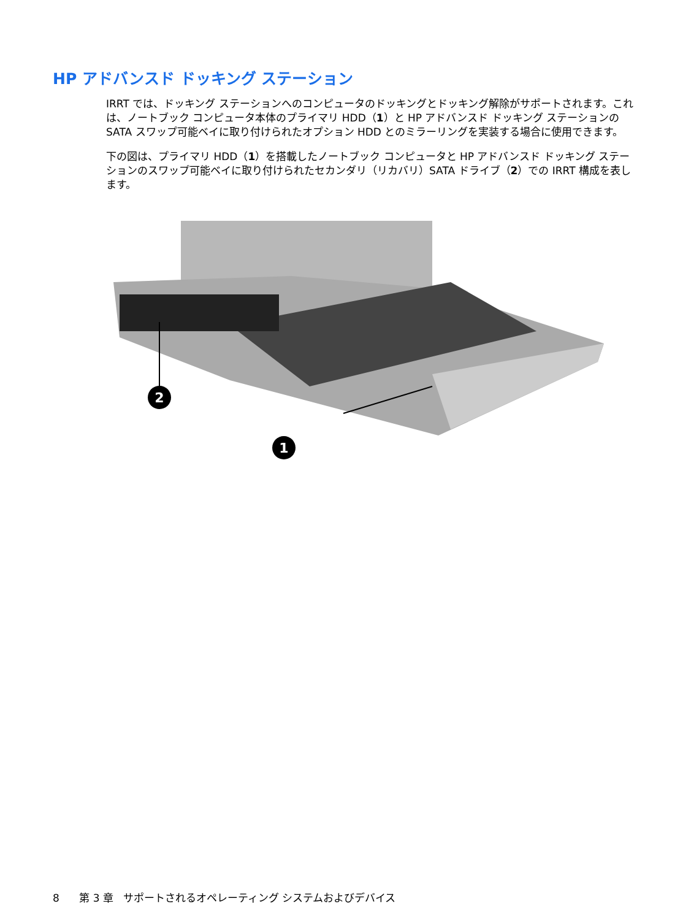HP アドバンスド ドッキング ステーション
IRRT では、ドッキング ステーションへのコンピュータのドッキングとドッキング解除がサポートされます。これは、ノートブック コンピュータ本体のプライマリ HDD（1）と HP アドバンスド ドッキング ステーションの SATA スワップ可能ベイに取り付けられたオプション HDD とのミラーリングを実装する場合に使用できます。
下の図は、プライマリ HDD（1）を搭載したノートブック コンピュータと HP アドバンスド ドッキング ステーションのスワップ可能ベイに取り付けられたセカンダリ（リカバリ）SATA ドライブ（2）での IRRT 構成を表します。
2
1
8 第 3 章 サポートされるオペレーティング システムおよびデバイス